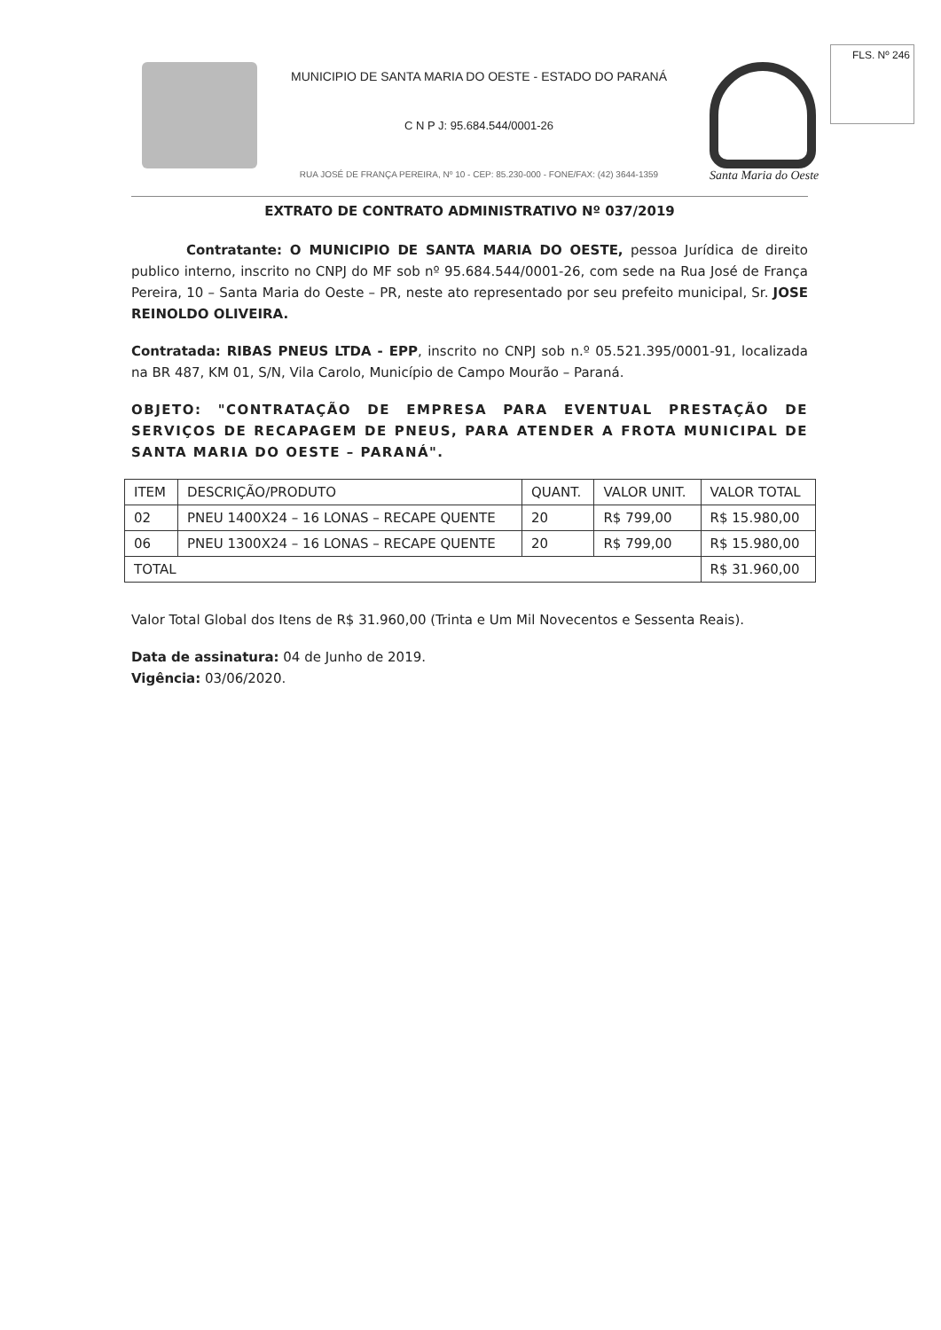FLS. Nº 246
MUNICIPIO DE SANTA MARIA DO OESTE - ESTADO DO PARANÁ
C N P J: 95.684.544/0001-26
RUA JOSÉ DE FRANÇA PEREIRA, Nº 10 - CEP: 85.230-000 - FONE/FAX: (42) 3644-1359
Santa Maria do Oeste
EXTRATO DE CONTRATO ADMINISTRATIVO Nº 037/2019
Contratante: O MUNICIPIO DE SANTA MARIA DO OESTE, pessoa Jurídica de direito publico interno, inscrito no CNPJ do MF sob nº 95.684.544/0001-26, com sede na Rua José de França Pereira, 10 – Santa Maria do Oeste – PR, neste ato representado por seu prefeito municipal, Sr. JOSE REINOLDO OLIVEIRA.
Contratada: RIBAS PNEUS LTDA - EPP, inscrito no CNPJ sob n.º 05.521.395/0001-91, localizada na BR 487, KM 01, S/N, Vila Carolo, Município de Campo Mourão – Paraná.
OBJETO: "CONTRATAÇÃO DE EMPRESA PARA EVENTUAL PRESTAÇÃO DE SERVIÇOS DE RECAPAGEM DE PNEUS, PARA ATENDER A FROTA MUNICIPAL DE SANTA MARIA DO OESTE – PARANÁ".
| ITEM | DESCRIÇÃO/PRODUTO | QUANT. | VALOR UNIT. | VALOR TOTAL |
| --- | --- | --- | --- | --- |
| 02 | PNEU 1400X24 – 16 LONAS – RECAPE QUENTE | 20 | R$ 799,00 | R$ 15.980,00 |
| 06 | PNEU 1300X24 – 16 LONAS – RECAPE QUENTE | 20 | R$ 799,00 | R$ 15.980,00 |
| TOTAL | | | | R$ 31.960,00 |
Valor Total Global dos Itens de R$ 31.960,00 (Trinta e Um Mil Novecentos e Sessenta Reais).
Data de assinatura: 04 de Junho de 2019.
Vigência: 03/06/2020.